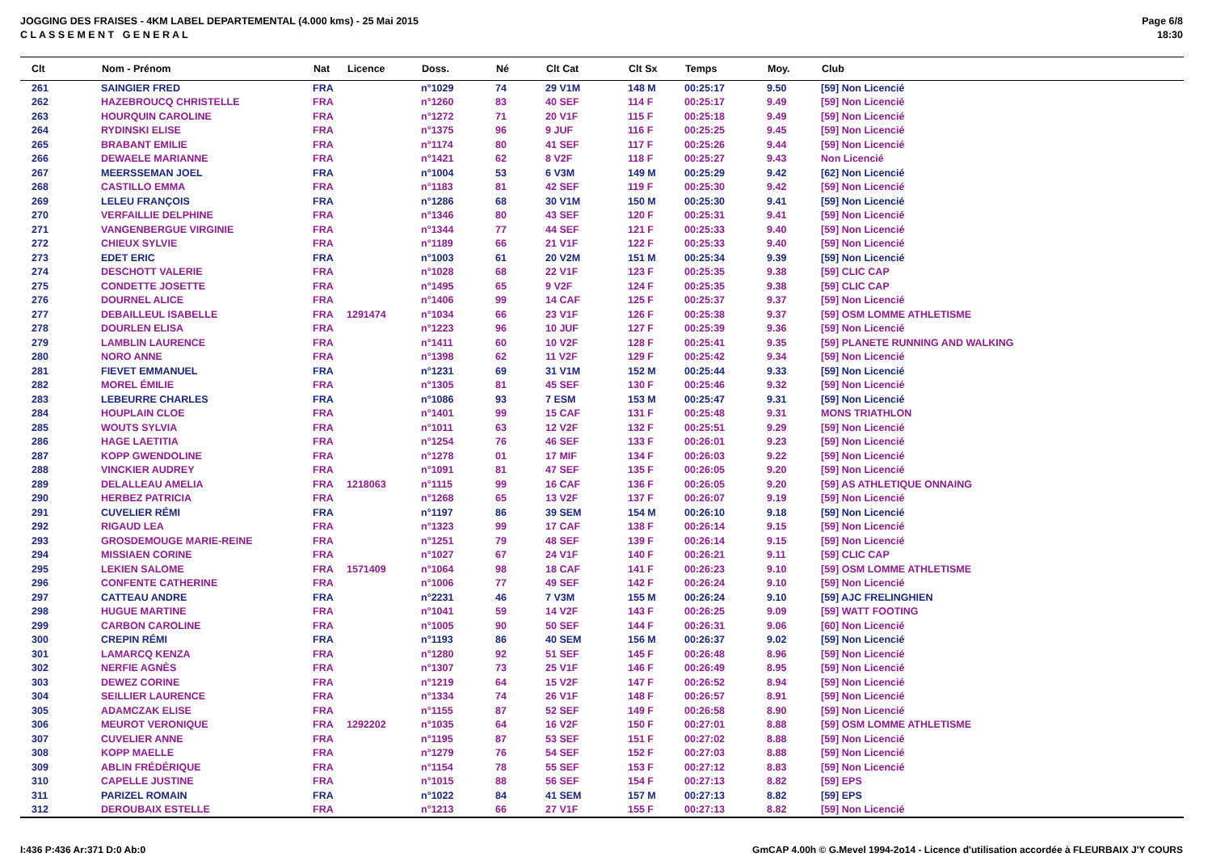JOGGING DES FRAISES - 4KM LABEL DEPARTEMENTAL (4.000 kms) - 25 Mai 2015
C L A S S E M E N T G E N E R A L
Page 6/8
18:30
| Clt | Nom - Prénom | Nat | Licence | Doss. | Né | Clt Cat | Clt Sx | Temps | Moy. | Club |
| --- | --- | --- | --- | --- | --- | --- | --- | --- | --- | --- |
| 261 | SAINGIER FRED | FRA | | n°1029 | 74 | 29 V1M | 148 M | 00:25:17 | 9.50 | [59] Non Licencié |
| 262 | HAZEBROUCQ CHRISTELLE | FRA | | n°1260 | 83 | 40 SEF | 114 F | 00:25:17 | 9.49 | [59] Non Licencié |
| 263 | HOURQUIN CAROLINE | FRA | | n°1272 | 71 | 20 V1F | 115 F | 00:25:18 | 9.49 | [59] Non Licencié |
| 264 | RYDINSKI ELISE | FRA | | n°1375 | 96 | 9 JUF | 116 F | 00:25:25 | 9.45 | [59] Non Licencié |
| 265 | BRABANT EMILIE | FRA | | n°1174 | 80 | 41 SEF | 117 F | 00:25:26 | 9.44 | [59] Non Licencié |
| 266 | DEWAELE MARIANNE | FRA | | n°1421 | 62 | 8 V2F | 118 F | 00:25:27 | 9.43 | Non Licencié |
| 267 | MEERSSEMAN JOEL | FRA | | n°1004 | 53 | 6 V3M | 149 M | 00:25:29 | 9.42 | [62] Non Licencié |
| 268 | CASTILLO EMMA | FRA | | n°1183 | 81 | 42 SEF | 119 F | 00:25:30 | 9.42 | [59] Non Licencié |
| 269 | LELEU FRANÇOIS | FRA | | n°1286 | 68 | 30 V1M | 150 M | 00:25:30 | 9.41 | [59] Non Licencié |
| 270 | VERFAILLIE DELPHINE | FRA | | n°1346 | 80 | 43 SEF | 120 F | 00:25:31 | 9.41 | [59] Non Licencié |
| 271 | VANGENBERGUE VIRGINIE | FRA | | n°1344 | 77 | 44 SEF | 121 F | 00:25:33 | 9.40 | [59] Non Licencié |
| 272 | CHIEUX SYLVIE | FRA | | n°1189 | 66 | 21 V1F | 122 F | 00:25:33 | 9.40 | [59] Non Licencié |
| 273 | EDET ERIC | FRA | | n°1003 | 61 | 20 V2M | 151 M | 00:25:34 | 9.39 | [59] Non Licencié |
| 274 | DESCHOTT VALERIE | FRA | | n°1028 | 68 | 22 V1F | 123 F | 00:25:35 | 9.38 | [59] CLIC CAP |
| 275 | CONDETTE JOSETTE | FRA | | n°1495 | 65 | 9 V2F | 124 F | 00:25:35 | 9.38 | [59] CLIC CAP |
| 276 | DOURNEL ALICE | FRA | | n°1406 | 99 | 14 CAF | 125 F | 00:25:37 | 9.37 | [59] Non Licencié |
| 277 | DEBAILLEUL ISABELLE | FRA | 1291474 | n°1034 | 66 | 23 V1F | 126 F | 00:25:38 | 9.37 | [59] OSM LOMME ATHLETISME |
| 278 | DOURLEN ELISA | FRA | | n°1223 | 96 | 10 JUF | 127 F | 00:25:39 | 9.36 | [59] Non Licencié |
| 279 | LAMBLIN LAURENCE | FRA | | n°1411 | 60 | 10 V2F | 128 F | 00:25:41 | 9.35 | [59] PLANETE RUNNING AND WALKING |
| 280 | NORO ANNE | FRA | | n°1398 | 62 | 11 V2F | 129 F | 00:25:42 | 9.34 | [59] Non Licencié |
| 281 | FIEVET EMMANUEL | FRA | | n°1231 | 69 | 31 V1M | 152 M | 00:25:44 | 9.33 | [59] Non Licencié |
| 282 | MOREL ÉMILIE | FRA | | n°1305 | 81 | 45 SEF | 130 F | 00:25:46 | 9.32 | [59] Non Licencié |
| 283 | LEBEURRE CHARLES | FRA | | n°1086 | 93 | 7 ESM | 153 M | 00:25:47 | 9.31 | [59] Non Licencié |
| 284 | HOUPLAIN CLOE | FRA | | n°1401 | 99 | 15 CAF | 131 F | 00:25:48 | 9.31 | MONS TRIATHLON |
| 285 | WOUTS SYLVIA | FRA | | n°1011 | 63 | 12 V2F | 132 F | 00:25:51 | 9.29 | [59] Non Licencié |
| 286 | HAGE LAETITIA | FRA | | n°1254 | 76 | 46 SEF | 133 F | 00:26:01 | 9.23 | [59] Non Licencié |
| 287 | KOPP GWENDOLINE | FRA | | n°1278 | 01 | 17 MIF | 134 F | 00:26:03 | 9.22 | [59] Non Licencié |
| 288 | VINCKIER AUDREY | FRA | | n°1091 | 81 | 47 SEF | 135 F | 00:26:05 | 9.20 | [59] Non Licencié |
| 289 | DELALLEAU AMELIA | FRA | 1218063 | n°1115 | 99 | 16 CAF | 136 F | 00:26:05 | 9.20 | [59] AS ATHLETIQUE ONNAING |
| 290 | HERBEZ PATRICIA | FRA | | n°1268 | 65 | 13 V2F | 137 F | 00:26:07 | 9.19 | [59] Non Licencié |
| 291 | CUVELIER RÉMI | FRA | | n°1197 | 86 | 39 SEM | 154 M | 00:26:10 | 9.18 | [59] Non Licencié |
| 292 | RIGAUD LEA | FRA | | n°1323 | 99 | 17 CAF | 138 F | 00:26:14 | 9.15 | [59] Non Licencié |
| 293 | GROSDEMOUGE MARIE-REINE | FRA | | n°1251 | 79 | 48 SEF | 139 F | 00:26:14 | 9.15 | [59] Non Licencié |
| 294 | MISSIAEN CORINE | FRA | | n°1027 | 67 | 24 V1F | 140 F | 00:26:21 | 9.11 | [59] CLIC CAP |
| 295 | LEKIEN SALOME | FRA | 1571409 | n°1064 | 98 | 18 CAF | 141 F | 00:26:23 | 9.10 | [59] OSM LOMME ATHLETISME |
| 296 | CONFENTE CATHERINE | FRA | | n°1006 | 77 | 49 SEF | 142 F | 00:26:24 | 9.10 | [59] Non Licencié |
| 297 | CATTEAU ANDRE | FRA | | n°2231 | 46 | 7 V3M | 155 M | 00:26:24 | 9.10 | [59] AJC FRELINGHIEN |
| 298 | HUGUE MARTINE | FRA | | n°1041 | 59 | 14 V2F | 143 F | 00:26:25 | 9.09 | [59] WATT FOOTING |
| 299 | CARBON CAROLINE | FRA | | n°1005 | 90 | 50 SEF | 144 F | 00:26:31 | 9.06 | [60] Non Licencié |
| 300 | CREPIN RÉMI | FRA | | n°1193 | 86 | 40 SEM | 156 M | 00:26:37 | 9.02 | [59] Non Licencié |
| 301 | LAMARCQ KENZA | FRA | | n°1280 | 92 | 51 SEF | 145 F | 00:26:48 | 8.96 | [59] Non Licencié |
| 302 | NERFIE AGNÈS | FRA | | n°1307 | 73 | 25 V1F | 146 F | 00:26:49 | 8.95 | [59] Non Licencié |
| 303 | DEWEZ CORINE | FRA | | n°1219 | 64 | 15 V2F | 147 F | 00:26:52 | 8.94 | [59] Non Licencié |
| 304 | SEILLIER LAURENCE | FRA | | n°1334 | 74 | 26 V1F | 148 F | 00:26:57 | 8.91 | [59] Non Licencié |
| 305 | ADAMCZAK ELISE | FRA | | n°1155 | 87 | 52 SEF | 149 F | 00:26:58 | 8.90 | [59] Non Licencié |
| 306 | MEUROT VERONIQUE | FRA | 1292202 | n°1035 | 64 | 16 V2F | 150 F | 00:27:01 | 8.88 | [59] OSM LOMME ATHLETISME |
| 307 | CUVELIER ANNE | FRA | | n°1195 | 87 | 53 SEF | 151 F | 00:27:02 | 8.88 | [59] Non Licencié |
| 308 | KOPP MAELLE | FRA | | n°1279 | 76 | 54 SEF | 152 F | 00:27:03 | 8.88 | [59] Non Licencié |
| 309 | ABLIN FRÉDÉRIQUE | FRA | | n°1154 | 78 | 55 SEF | 153 F | 00:27:12 | 8.83 | [59] Non Licencié |
| 310 | CAPELLE JUSTINE | FRA | | n°1015 | 88 | 56 SEF | 154 F | 00:27:13 | 8.82 | [59] EPS |
| 311 | PARIZEL ROMAIN | FRA | | n°1022 | 84 | 41 SEM | 157 M | 00:27:13 | 8.82 | [59] EPS |
| 312 | DEROUBAIX ESTELLE | FRA | | n°1213 | 66 | 27 V1F | 155 F | 00:27:13 | 8.82 | [59] Non Licencié |
I:436 P:436 Ar:371 D:0 Ab:0
GmCAP 4.00h © G.Mevel 1994-2o14 - Licence d'utilisation accordée à FLEURBAIX J'Y COURS